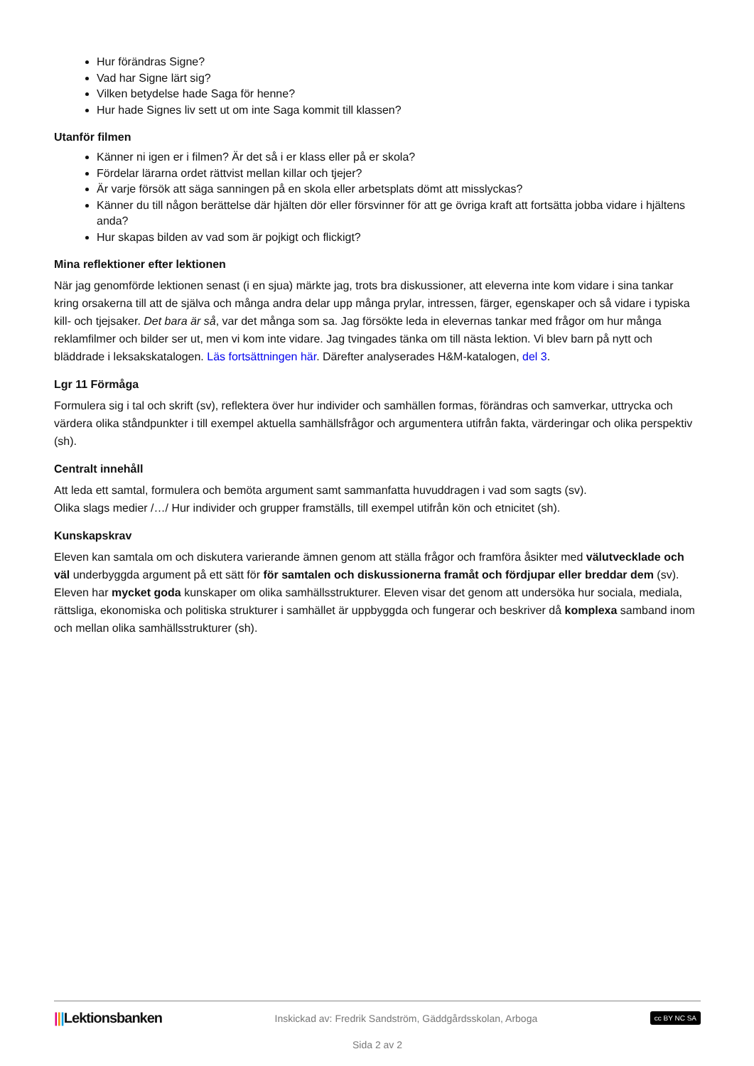Hur förändras Signe?
Vad har Signe lärt sig?
Vilken betydelse hade Saga för henne?
Hur hade Signes liv sett ut om inte Saga kommit till klassen?
Utanför filmen
Känner ni igen er i filmen? Är det så i er klass eller på er skola?
Fördelar lärarna ordet rättvist mellan killar och tjejer?
Är varje försök att säga sanningen på en skola eller arbetsplats dömt att misslyckas?
Känner du till någon berättelse där hjälten dör eller försvinner för att ge övriga kraft att fortsätta jobba vidare i hjältens anda?
Hur skapas bilden av vad som är pojkigt och flickigt?
Mina reflektioner efter lektionen
När jag genomförde lektionen senast (i en sjua) märkte jag, trots bra diskussioner, att eleverna inte kom vidare i sina tankar kring orsakerna till att de själva och många andra delar upp många prylar, intressen, färger, egenskaper och så vidare i typiska kill- och tjejsaker. Det bara är så, var det många som sa. Jag försökte leda in elevernas tankar med frågor om hur många reklamfilmer och bilder ser ut, men vi kom inte vidare. Jag tvingades tänka om till nästa lektion. Vi blev barn på nytt och bläddrade i leksakskatalogen. Läs fortsättningen här. Därefter analyserades H&M-katalogen, del 3.
Lgr 11 Förmåga
Formulera sig i tal och skrift (sv), reflektera över hur individer och samhällen formas, förändras och samverkar, uttrycka och värdera olika ståndpunkter i till exempel aktuella samhällsfrågor och argumentera utifrån fakta, värderingar och olika perspektiv (sh).
Centralt innehåll
Att leda ett samtal, formulera och bemöta argument samt sammanfatta huvuddragen i vad som sagts (sv).
Olika slags medier /…/ Hur individer och grupper framställs, till exempel utifrån kön och etnicitet (sh).
Kunskapskrav
Eleven kan samtala om och diskutera varierande ämnen genom att ställa frågor och framföra åsikter med välutvecklade och väl underbyggda argument på ett sätt för för samtalen och diskussionerna framåt och fördjupar eller breddar dem (sv).
Eleven har mycket goda kunskaper om olika samhällsstrukturer. Eleven visar det genom att undersöka hur sociala, mediala, rättsliga, ekonomiska och politiska strukturer i samhället är uppbyggda och fungerar och beskriver då komplexa samband inom och mellan olika samhällsstrukturer (sh).
|||Lektionsbanken Inskickad av: Fredrik Sandström, Gäddgårdsskolan, Arboga cc BY NC SA
Sida 2 av 2